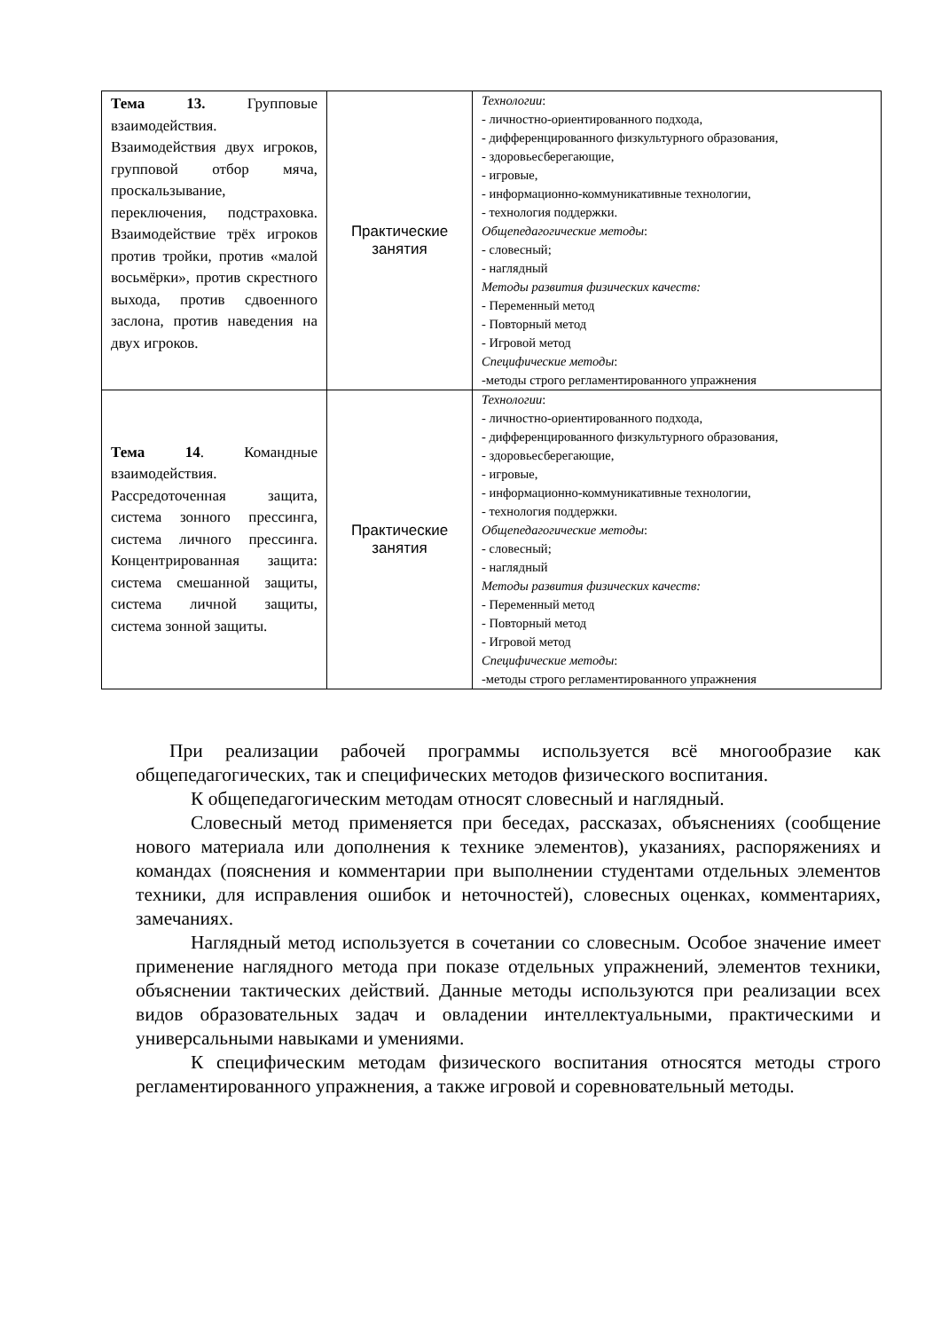| Тема 13. Групповые взаимодействия. Взаимодействия двух игроков, групповой отбор мяча, проскальзывание, переключения, подстраховка. Взаимодействие трёх игроков против тройки, против «малой восьмёрки», против скрестного выхода, против сдвоенного заслона, против наведения на двух игроков. | Практические занятия | Технологии : - личностно-ориентированного подхода, - дифференцированного физкультурного образования, - здоровьесберегающие, - игровые, - информационно-коммуникативные технологии, - технология поддержки. Общепедагогические методы : - словесный; - наглядный Методы развития физических качеств: - Переменный метод - Повторный метод - Игровой метод Специфические методы : -методы строго регламентированного упражнения |
| Тема 14 . Командные взаимодействия. Рассредоточенная защита, система зонного прессинга, система личного прессинга. Концентрированная защита: система смешанной защиты, система личной защиты, система зонной защиты. | Практические занятия | Технологии : - личностно-ориентированного подхода, - дифференцированного физкультурного образования, - здоровьесберегающие, - игровые, - информационно-коммуникативные технологии, - технология поддержки. Общепедагогические методы : - словесный; - наглядный Методы развития физических качеств: - Переменный метод - Повторный метод - Игровой метод Специфические методы : -методы строго регламентированного упражнения |
При реализации рабочей программы используется всё многообразие как общепедагогических, так и специфических методов физического воспитания.
К общепедагогическим методам относят словесный и наглядный.
Словесный метод применяется при беседах, рассказах, объяснениях (сообщение нового материала или дополнения к технике элементов), указаниях, распоряжениях и командах (пояснения и комментарии при выполнении студентами отдельных элементов техники, для исправления ошибок и неточностей), словесных оценках, комментариях, замечаниях.
Наглядный метод используется в сочетании со словесным. Особое значение имеет применение наглядного метода при показе отдельных упражнений, элементов техники, объяснении тактических действий. Данные методы используются при реализации всех видов образовательных задач и овладении интеллектуальными, практическими и универсальными навыками и умениями.
К специфическим методам физического воспитания относятся методы строго регламентированного упражнения, а также игровой и соревновательный методы.